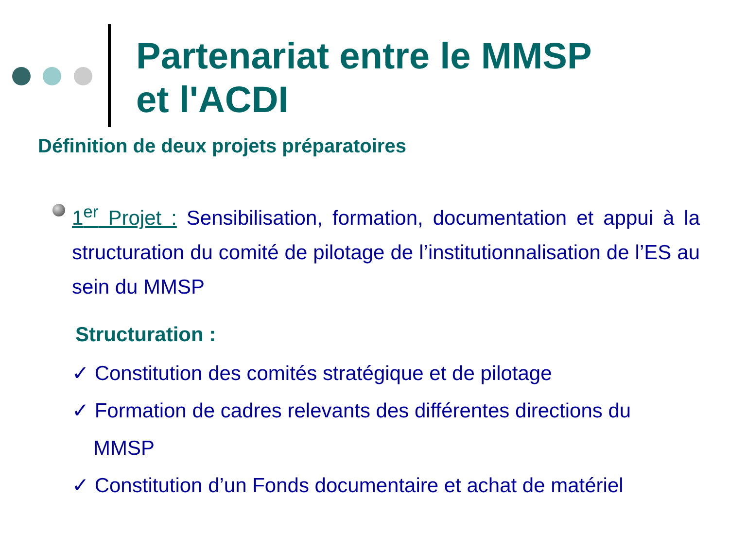Partenariat entre le MMSP
et l'ACDI
Définition de deux projets préparatoires
1<sup>er</sup> Projet : Sensibilisation, formation, documentation et appui à la structuration du comité de pilotage de l’institutionnalisation de l’ES au sein du MMSP
Structuration :
✓ Constitution des comités stratégique et de pilotage
✓ Formation de cadres relevants des différentes directions du
MMSP
✓ Constitution d’un Fonds documentaire et achat de matériel